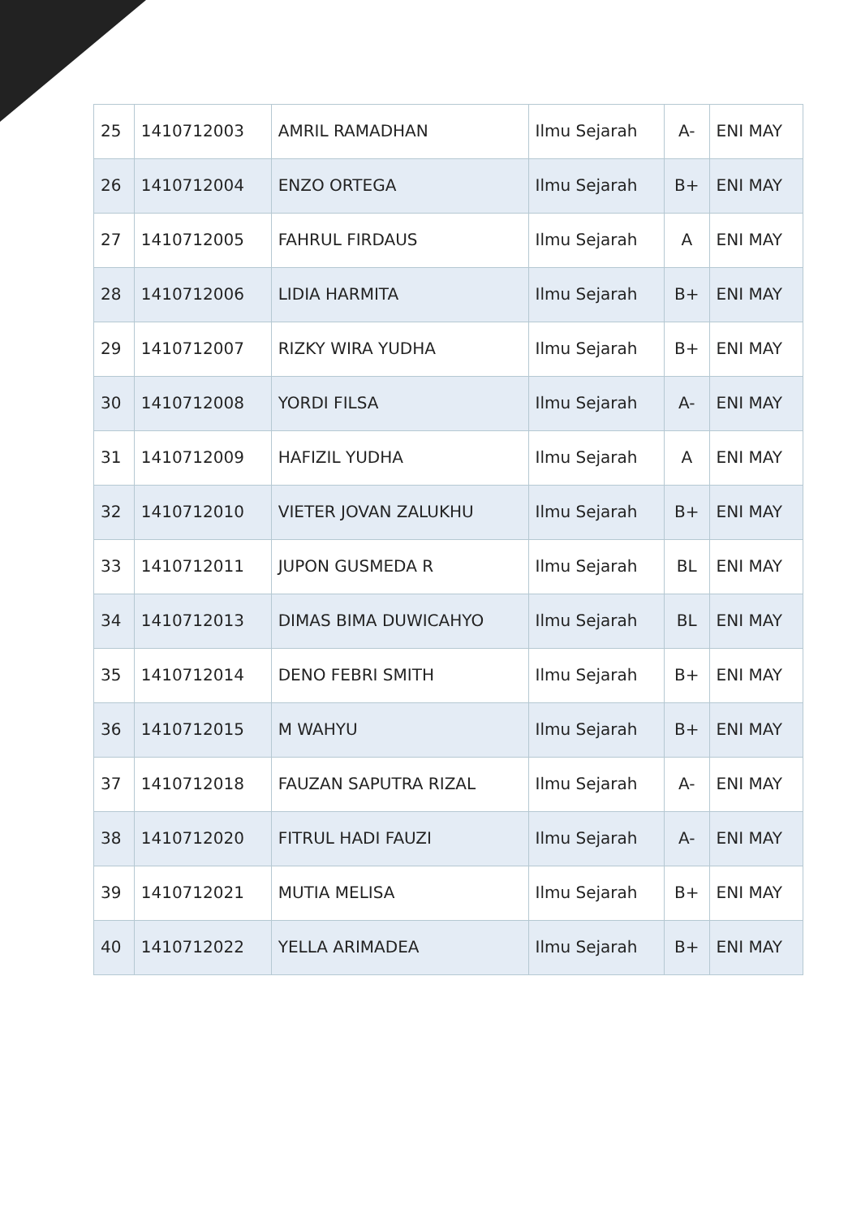| 25 | 1410712003 | AMRIL RAMADHAN | Ilmu Sejarah | A- | ENI MAY |
| 26 | 1410712004 | ENZO ORTEGA | Ilmu Sejarah | B+ | ENI MAY |
| 27 | 1410712005 | FAHRUL FIRDAUS | Ilmu Sejarah | A | ENI MAY |
| 28 | 1410712006 | LIDIA HARMITA | Ilmu Sejarah | B+ | ENI MAY |
| 29 | 1410712007 | RIZKY WIRA YUDHA | Ilmu Sejarah | B+ | ENI MAY |
| 30 | 1410712008 | YORDI FILSA | Ilmu Sejarah | A- | ENI MAY |
| 31 | 1410712009 | HAFIZIL YUDHA | Ilmu Sejarah | A | ENI MAY |
| 32 | 1410712010 | VIETER JOVAN ZALUKHU | Ilmu Sejarah | B+ | ENI MAY |
| 33 | 1410712011 | JUPON GUSMEDA R | Ilmu Sejarah | BL | ENI MAY |
| 34 | 1410712013 | DIMAS BIMA DUWICAHYO | Ilmu Sejarah | BL | ENI MAY |
| 35 | 1410712014 | DENO FEBRI SMITH | Ilmu Sejarah | B+ | ENI MAY |
| 36 | 1410712015 | M WAHYU | Ilmu Sejarah | B+ | ENI MAY |
| 37 | 1410712018 | FAUZAN SAPUTRA RIZAL | Ilmu Sejarah | A- | ENI MAY |
| 38 | 1410712020 | FITRUL HADI FAUZI | Ilmu Sejarah | A- | ENI MAY |
| 39 | 1410712021 | MUTIA MELISA | Ilmu Sejarah | B+ | ENI MAY |
| 40 | 1410712022 | YELLA ARIMADEA | Ilmu Sejarah | B+ | ENI MAY |